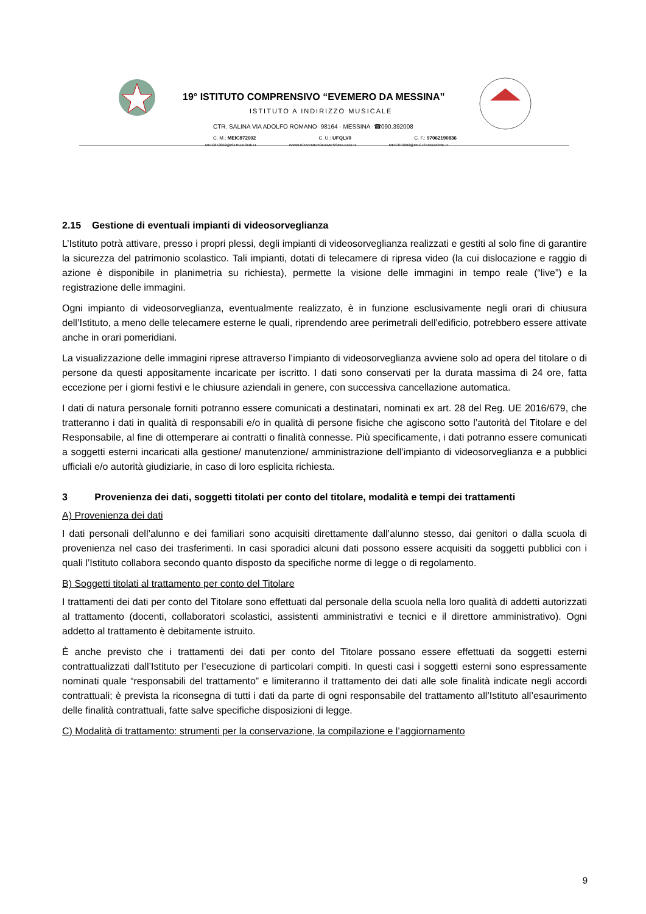19° ISTITUTO COMPRENSIVO “EVEMERO DA MESSINA”
ISTITUTO A INDIRIZZO MUSICALE
CTR. SALINA VIA ADOLFO ROMANO· 98164 · MESSINA ·☎090.392008
C. M.: MEIC872002 C. U.: UFQLV0 C. F.: 97062190836
MEIC872002@ISTRUZIONE.IT WWW.ICEVEMERODAMESSINA.EDU.IT MEIC872002@PEC.ISTRUZIONE.IT
2.15 Gestione di eventuali impianti di videosorveglianza
L’Istituto potrà attivare, presso i propri plessi, degli impianti di videosorveglianza realizzati e gestiti al solo fine di garantire la sicurezza del patrimonio scolastico. Tali impianti, dotati di telecamere di ripresa video (la cui dislocazione e raggio di azione è disponibile in planimetria su richiesta), permette la visione delle immagini in tempo reale (“live”) e la registrazione delle immagini.
Ogni impianto di videosorveglianza, eventualmente realizzato, è in funzione esclusivamente negli orari di chiusura dell’Istituto, a meno delle telecamere esterne le quali, riprendendo aree perimetrali dell’edificio, potrebbero essere attivate anche in orari pomeridiani.
La visualizzazione delle immagini riprese attraverso l’impianto di videosorveglianza avviene solo ad opera del titolare o di persone da questi appositamente incaricate per iscritto. I dati sono conservati per la durata massima di 24 ore, fatta eccezione per i giorni festivi e le chiusure aziendali in genere, con successiva cancellazione automatica.
I dati di natura personale forniti potranno essere comunicati a destinatari, nominati ex art. 28 del Reg. UE 2016/679, che tratteranno i dati in qualità di responsabili e/o in qualità di persone fisiche che agiscono sotto l’autorità del Titolare e del Responsabile, al fine di ottemperare ai contratti o finalità connesse. Più specificamente, i dati potranno essere comunicati a soggetti esterni incaricati alla gestione/ manutenzione/ amministrazione dell’impianto di videosorveglianza e a pubblici ufficiali e/o autorità giudiziarie, in caso di loro esplicita richiesta.
3 Provenienza dei dati, soggetti titolati per conto del titolare, modalità e tempi dei trattamenti
A) Provenienza dei dati
I dati personali dell’alunno e dei familiari sono acquisiti direttamente dall’alunno stesso, dai genitori o dalla scuola di provenienza nel caso dei trasferimenti. In casi sporadici alcuni dati possono essere acquisiti da soggetti pubblici con i quali l’Istituto collabora secondo quanto disposto da specifiche norme di legge o di regolamento.
B) Soggetti titolati al trattamento per conto del Titolare
I trattamenti dei dati per conto del Titolare sono effettuati dal personale della scuola nella loro qualità di addetti autorizzati al trattamento (docenti, collaboratori scolastici, assistenti amministrativi e tecnici e il direttore amministrativo). Ogni addetto al trattamento è debitamente istruito.
È anche previsto che i trattamenti dei dati per conto del Titolare possano essere effettuati da soggetti esterni contrattualizzati dall’Istituto per l’esecuzione di particolari compiti. In questi casi i soggetti esterni sono espressamente nominati quale “responsabili del trattamento” e limiteranno il trattamento dei dati alle sole finalità indicate negli accordi contrattuali; è prevista la riconsegna di tutti i dati da parte di ogni responsabile del trattamento all’Istituto all’esaurimento delle finalità contrattuali, fatte salve specifiche disposizioni di legge.
C) Modalità di trattamento: strumenti per la conservazione, la compilazione e l’aggiornamento
9